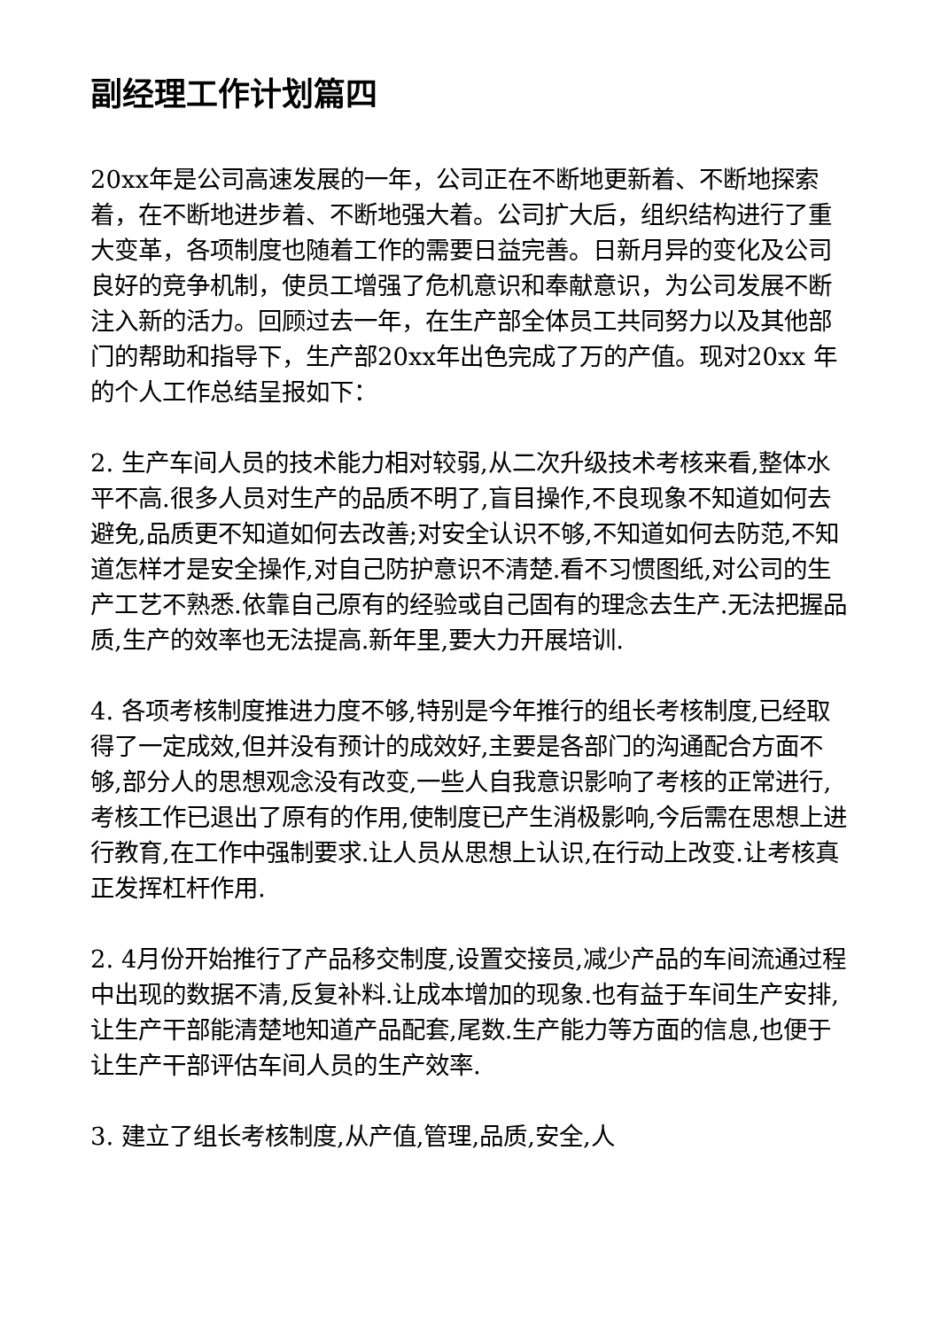副经理工作计划篇四
20xx年是公司高速发展的一年，公司正在不断地更新着、不断地探索着，在不断地进步着、不断地强大着。公司扩大后，组织结构进行了重大变革，各项制度也随着工作的需要日益完善。日新月异的变化及公司良好的竞争机制，使员工增强了危机意识和奉献意识，为公司发展不断注入新的活力。回顾过去一年，在生产部全体员工共同努力以及其他部门的帮助和指导下，生产部20xx年出色完成了万的产值。现对20xx 年的个人工作总结呈报如下：
2. 生产车间人员的技术能力相对较弱,从二次升级技术考核来看,整体水平不高.很多人员对生产的品质不明了,盲目操作,不良现象不知道如何去避免,品质更不知道如何去改善;对安全认识不够,不知道如何去防范,不知道怎样才是安全操作,对自己防护意识不清楚.看不习惯图纸,对公司的生产工艺不熟悉.依靠自己原有的经验或自己固有的理念去生产.无法把握品质,生产的效率也无法提高.新年里,要大力开展培训.
4. 各项考核制度推进力度不够,特别是今年推行的组长考核制度,已经取得了一定成效,但并没有预计的成效好,主要是各部门的沟通配合方面不够,部分人的思想观念没有改变,一些人自我意识影响了考核的正常进行,考核工作已退出了原有的作用,使制度已产生消极影响,今后需在思想上进行教育,在工作中强制要求.让人员从思想上认识,在行动上改变.让考核真正发挥杠杆作用.
2. 4月份开始推行了产品移交制度,设置交接员,减少产品的车间流通过程中出现的数据不清,反复补料.让成本增加的现象.也有益于车间生产安排,让生产干部能清楚地知道产品配套,尾数.生产能力等方面的信息,也便于让生产干部评估车间人员的生产效率.
3. 建立了组长考核制度,从产值,管理,品质,安全,人